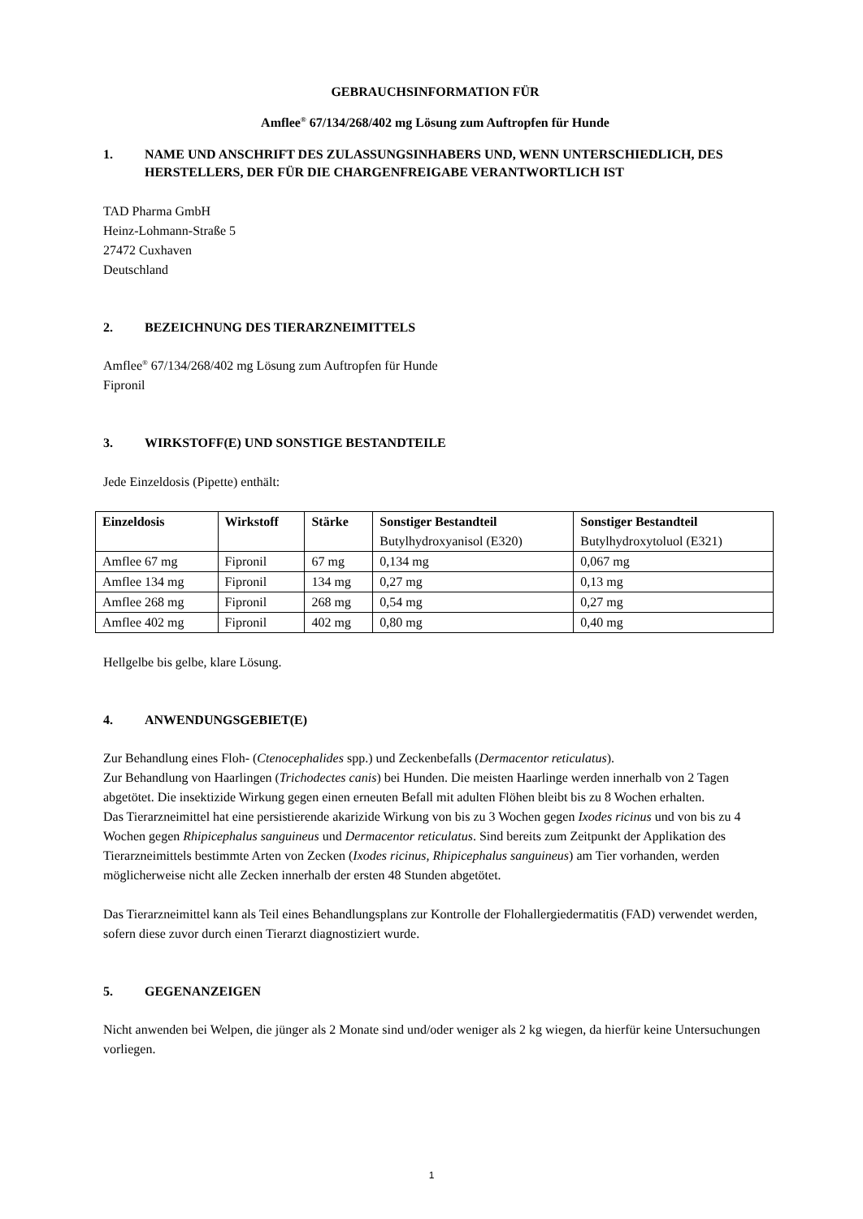GEBRAUCHSINFORMATION FÜR
Amflee<sup>®</sup> 67/134/268/402 mg Lösung zum Auftropfen für Hunde
1. NAME UND ANSCHRIFT DES ZULASSUNGSINHABERS UND, WENN UNTERSCHIEDLICH, DES HERSTELLERS, DER FÜR DIE CHARGENFREIGABE VERANTWORTLICH IST
TAD Pharma GmbH
Heinz-Lohmann-Straße 5
27472 Cuxhaven
Deutschland
2. BEZEICHNUNG DES TIERARZNEIMITTELS
Amflee<sup>®</sup> 67/134/268/402 mg Lösung zum Auftropfen für Hunde
Fipronil
3. WIRKSTOFF(E) UND SONSTIGE BESTANDTEILE
Jede Einzeldosis (Pipette) enthält:
| Einzeldosis | Wirkstoff | Stärke | Sonstiger Bestandteil Butylhydroxyanisol (E320) | Sonstiger Bestandteil Butylhydroxytoluol (E321) |
| --- | --- | --- | --- | --- |
| Amflee 67 mg | Fipronil | 67 mg | 0,134 mg | 0,067 mg |
| Amflee 134 mg | Fipronil | 134 mg | 0,27 mg | 0,13 mg |
| Amflee 268 mg | Fipronil | 268 mg | 0,54 mg | 0,27 mg |
| Amflee 402 mg | Fipronil | 402 mg | 0,80 mg | 0,40 mg |
Hellgelbe bis gelbe, klare Lösung.
4. ANWENDUNGSGEBIET(E)
Zur Behandlung eines Floh- (Ctenocephalides spp.) und Zeckenbefalls (Dermacentor reticulatus).
Zur Behandlung von Haarlingen (Trichodectes canis) bei Hunden. Die meisten Haarlinge werden innerhalb von 2 Tagen abgetötet. Die insektizide Wirkung gegen einen erneuten Befall mit adulten Flöhen bleibt bis zu 8 Wochen erhalten.
Das Tierarzneimittel hat eine persistierende akarizide Wirkung von bis zu 3 Wochen gegen Ixodes ricinus und von bis zu 4 Wochen gegen Rhipicephalus sanguineus und Dermacentor reticulatus. Sind bereits zum Zeitpunkt der Applikation des Tierarzneimittels bestimmte Arten von Zecken (Ixodes ricinus, Rhipicephalus sanguineus) am Tier vorhanden, werden möglicherweise nicht alle Zecken innerhalb der ersten 48 Stunden abgetötet.
Das Tierarzneimittel kann als Teil eines Behandlungsplans zur Kontrolle der Flohallergiedermatitis (FAD) verwendet werden, sofern diese zuvor durch einen Tierarzt diagnostiziert wurde.
5. GEGENANZEIGEN
Nicht anwenden bei Welpen, die jünger als 2 Monate sind und/oder weniger als 2 kg wiegen, da hierfür keine Untersuchungen vorliegen.
1